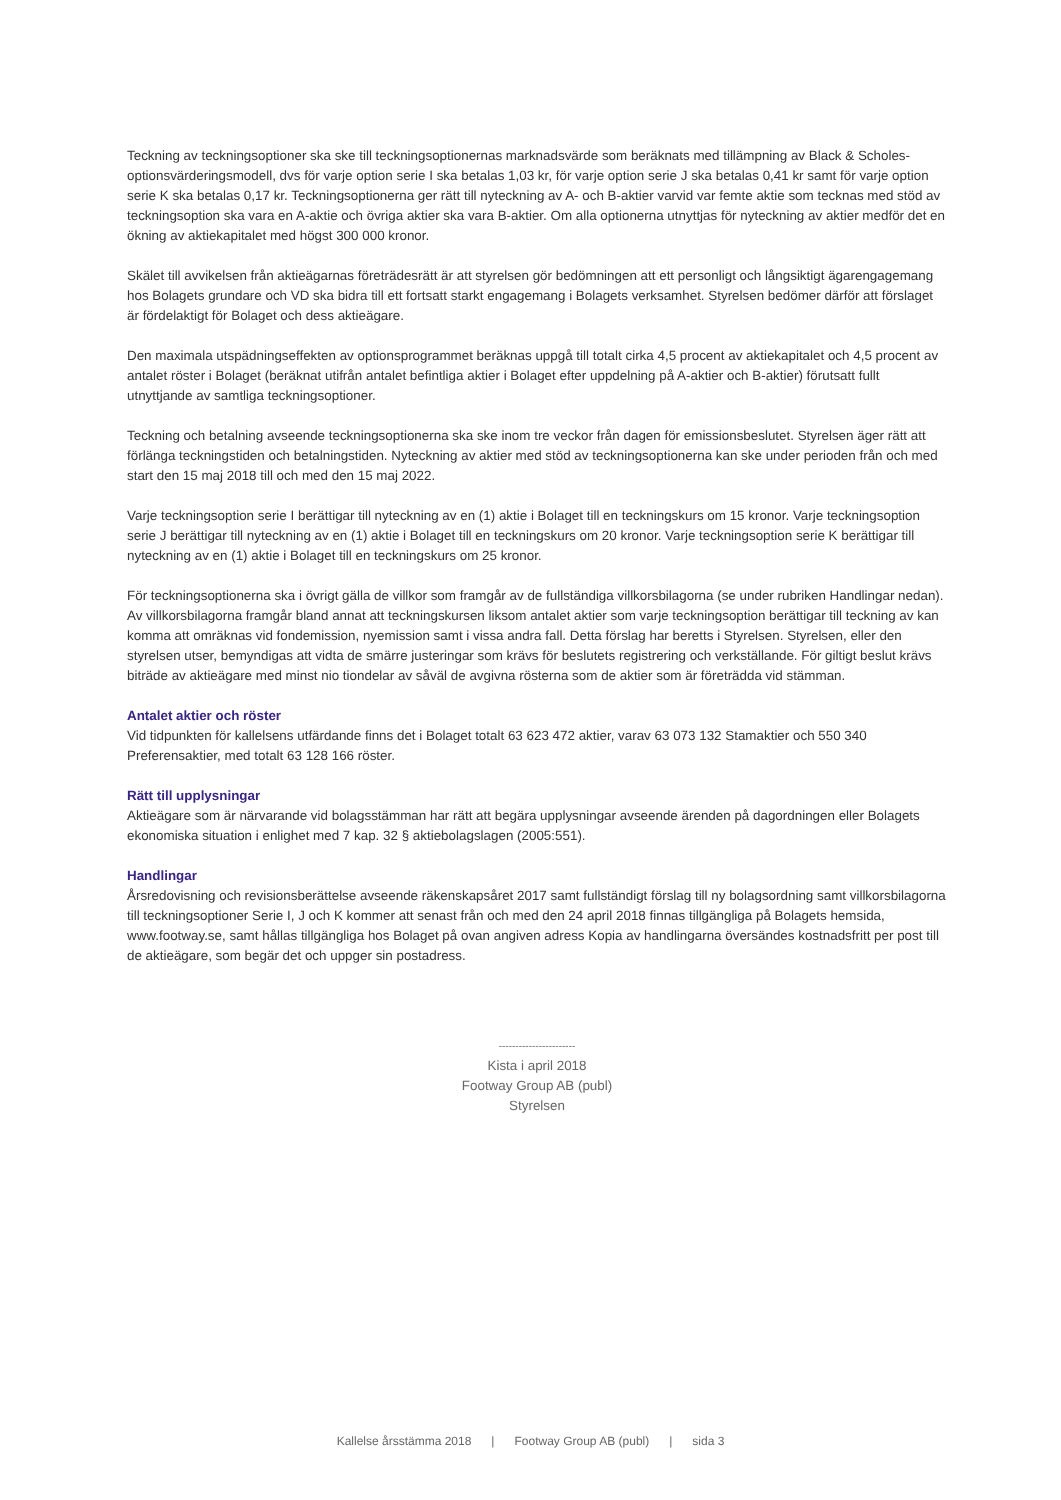Teckning av teckningsoptioner ska ske till teckningsoptionernas marknadsvärde som beräknats med tillämpning av Black & Scholes-optionsvärderingsmodell, dvs för varje option serie I ska betalas 1,03 kr, för varje option serie J ska betalas 0,41 kr samt för varje option serie K ska betalas 0,17 kr. Teckningsoptionerna ger rätt till nyteckning av A- och B-aktier varvid var femte aktie som tecknas med stöd av teckningsoption ska vara en A-aktie och övriga aktier ska vara B-aktier. Om alla optionerna utnyttjas för nyteckning av aktier medför det en ökning av aktiekapitalet med högst 300 000 kronor.
Skälet till avvikelsen från aktieägarnas företrädesrätt är att styrelsen gör bedömningen att ett personligt och långsiktigt ägarengagemang hos Bolagets grundare och VD ska bidra till ett fortsatt starkt engagemang i Bolagets verksamhet. Styrelsen bedömer därför att förslaget är fördelaktigt för Bolaget och dess aktieägare.
Den maximala utspädningseffekten av optionsprogrammet beräknas uppgå till totalt cirka 4,5 procent av aktiekapitalet och 4,5 procent av antalet röster i Bolaget (beräknat utifrån antalet befintliga aktier i Bolaget efter uppdelning på A-aktier och B-aktier) förutsatt fullt utnyttjande av samtliga teckningsoptioner.
Teckning och betalning avseende teckningsoptionerna ska ske inom tre veckor från dagen för emissionsbeslutet. Styrelsen äger rätt att förlänga teckningstiden och betalningstiden. Nyteckning av aktier med stöd av teckningsoptionerna kan ske under perioden från och med start den 15 maj 2018 till och med den 15 maj 2022.
Varje teckningsoption serie I berättigar till nyteckning av en (1) aktie i Bolaget till en teckningskurs om 15 kronor. Varje teckningsoption serie J berättigar till nyteckning av en (1) aktie i Bolaget till en teckningskurs om 20 kronor. Varje teckningsoption serie K berättigar till nyteckning av en (1) aktie i Bolaget till en teckningskurs om 25 kronor.
För teckningsoptionerna ska i övrigt gälla de villkor som framgår av de fullständiga villkorsbilagorna (se under rubriken Handlingar nedan). Av villkorsbilagorna framgår bland annat att teckningskursen liksom antalet aktier som varje teckningsoption berättigar till teckning av kan komma att omräknas vid fondemission, nyemission samt i vissa andra fall. Detta förslag har beretts i Styrelsen. Styrelsen, eller den styrelsen utser, bemyndigas att vidta de smärre justeringar som krävs för beslutets registrering och verkställande. För giltigt beslut krävs biträde av aktieägare med minst nio tiondelar av såväl de avgivna rösterna som de aktier som är företrädda vid stämman.
Antalet aktier och röster
Vid tidpunkten för kallelsens utfärdande finns det i Bolaget totalt 63 623 472 aktier, varav 63 073 132 Stamaktier och 550 340 Preferensaktier, med totalt 63 128 166 röster.
Rätt till upplysningar
Aktieägare som är närvarande vid bolagsstämman har rätt att begära upplysningar avseende ärenden på dagordningen eller Bolagets ekonomiska situation i enlighet med 7 kap. 32 § aktiebolagslagen (2005:551).
Handlingar
Årsredovisning och revisionsberättelse avseende räkenskapsåret 2017 samt fullständigt förslag till ny bolagsordning samt villkorsbilagorna till teckningsoptioner Serie I, J och K kommer att senast från och med den 24 april 2018 finnas tillgängliga på Bolagets hemsida, www.footway.se, samt hållas tillgängliga hos Bolaget på ovan angiven adress Kopia av handlingarna översändes kostnadsfritt per post till de aktieägare, som begär det och uppger sin postadress.
-----------------------
Kista i april 2018
Footway Group AB (publ)
Styrelsen
Kallelse årsstämma 2018 | Footway Group AB (publ) | sida 3